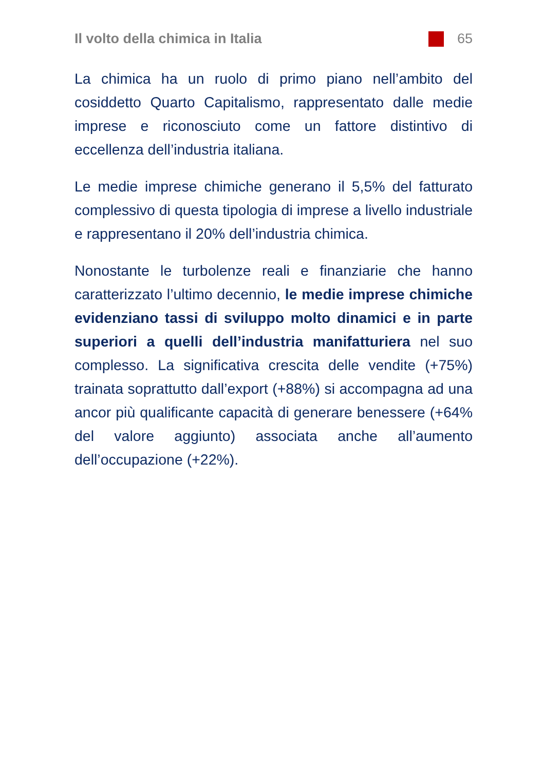Il volto della chimica in Italia 65
La chimica ha un ruolo di primo piano nell’ambito del cosiddetto Quarto Capitalismo, rappresentato dalle medie imprese e riconosciuto come un fattore distintivo di eccellenza dell’industria italiana.
Le medie imprese chimiche generano il 5,5% del fatturato complessivo di questa tipologia di imprese a livello industriale e rappresentano il 20% dell’industria chimica.
Nonostante le turbolenze reali e finanziarie che hanno caratterizzato l’ultimo decennio, le medie imprese chimiche evidenziano tassi di sviluppo molto dinamici e in parte superiori a quelli dell’industria manifatturiera nel suo complesso. La significativa crescita delle vendite (+75%) trainata soprattutto dall’export (+88%) si accompagna ad una ancor più qualificante capacità di generare benessere (+64% del valore aggiunto) associata anche all’aumento dell’occupazione (+22%).